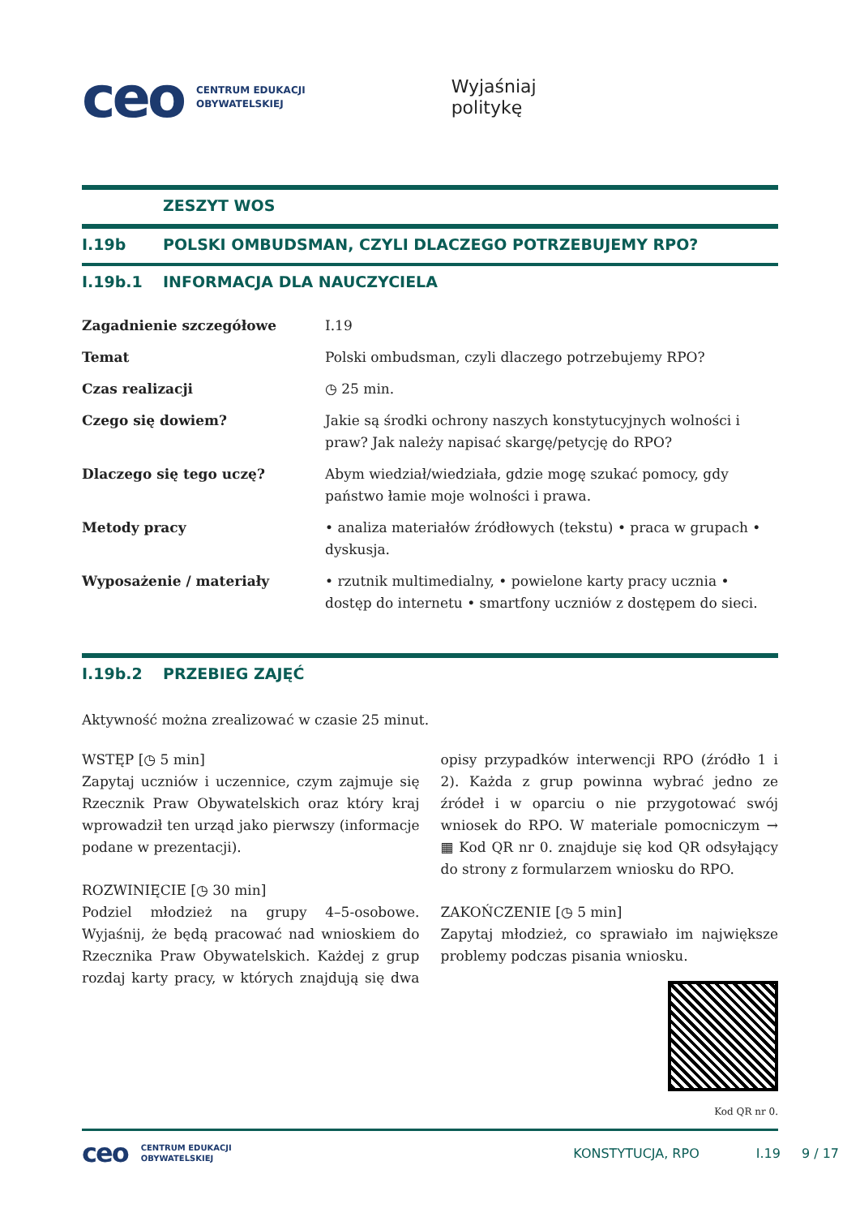ceo CENTRUM EDUKACJI
OBYWATELSKIEJ Wyjaśniaj
politykę
ZESZYT WOS
I.19b POLSKI OMBUDSMAN, CZYLI DLACZEGO POTRZEBUJEMY RPO?
I.19b.1 INFORMACJA DLA NAUCZYCIELA
| Zagadnienie szczegółowe | I.19 |
| Temat | Polski ombudsman, czyli dlaczego potrzebujemy RPO? |
| Czas realizacji | ◷ 25 min. |
| Czego się dowiem? | Jakie są środki ochrony naszych konstytucyjnych wolności i praw? Jak należy napisać skargę/petycję do RPO? |
| Dlaczego się tego uczę? | Abym wiedział/wiedziała, gdzie mogę szukać pomocy, gdy państwo łamie moje wolności i prawa. |
| Metody pracy | • analiza materiałów źródłowych (tekstu) • praca w grupach • dyskusja. |
| Wyposażenie / materiały | • rzutnik multimedialny, • powielone karty pracy ucznia • dostęp do internetu • smartfony uczniów z dostępem do sieci. |
I.19b.2 PRZEBIEG ZAJĘĆ
Aktywność można zrealizować w czasie 25 minut.
WSTĘP [◷ 5 min]
Zapytaj uczniów i uczennice, czym zajmuje się Rzecznik Praw Obywatelskich oraz który kraj wprowadził ten urząd jako pierwszy (informacje podane w prezentacji).
ROZWINIĘCIE [◷ 30 min]
Podziel młodzież na grupy 4–5-osobowe. Wyjaśnij, że będą pracować nad wnioskiem do Rzecznika Praw Obywatelskich. Każdej z grup rozdaj karty pracy, w których znajdują się dwa opisy przypadków interwencji RPO (źródło 1 i 2). Każda z grup powinna wybrać jedno ze źródeł i w oparciu o nie przygotować swój wniosek do RPO. W materiale pomocniczym → ▦ Kod QR nr 0. znajduje się kod QR odsyłający do strony z formularzem wniosku do RPO.
ZAKOŃCZENIE [◷ 5 min]
Zapytaj młodzież, co sprawiało im największe problemy podczas pisania wniosku.
Kod QR nr 0.
ceo CENTRUM EDUKACJI
OBYWATELSKIEJ KONSTYTUCJA, RPO I.19 9 / 17